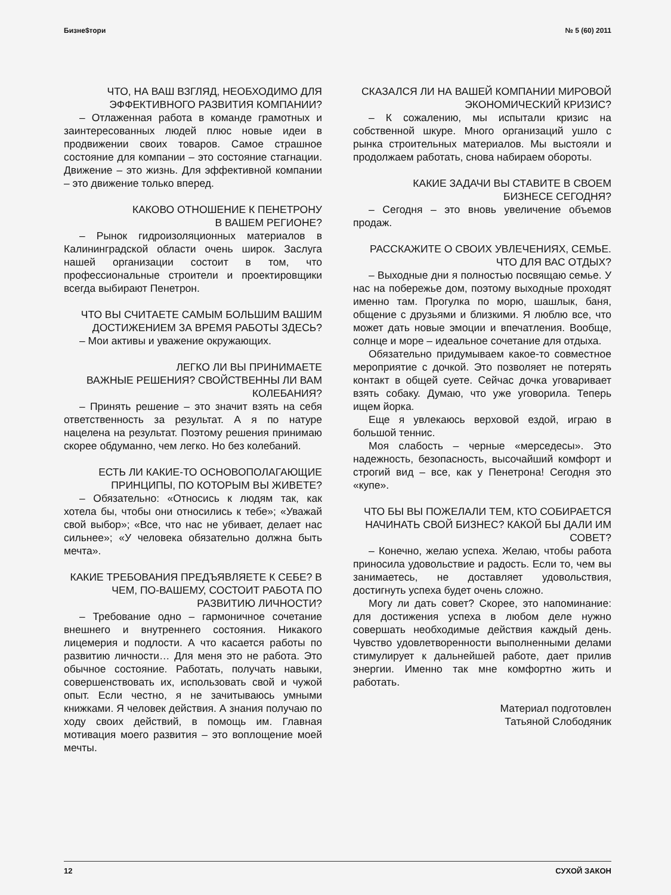Бизне$тори № 5 (60) 2011
ЧТО, НА ВАШ ВЗГЛЯД, НЕОБХОДИМО ДЛЯ ЭФФЕКТИВНОГО РАЗВИТИЯ КОМПАНИИ?
– Отлаженная работа в команде грамотных и заинтересованных людей плюс новые идеи в продвижении своих товаров. Самое страшное состояние для компании – это состояние стагнации. Движение – это жизнь. Для эффективной компании – это движение только вперед.
КАКОВО ОТНОШЕНИЕ К ПЕНЕТРОНУ
В ВАШЕМ РЕГИОНЕ?
– Рынок гидроизоляционных материалов в Калининградской области очень широк. Заслуга нашей организации состоит в том, что профессиональные строители и проектировщики всегда выбирают Пенетрон.
ЧТО ВЫ СЧИТАЕТЕ САМЫМ БОЛЬШИМ ВАШИМ ДОСТИЖЕНИЕМ ЗА ВРЕМЯ РАБОТЫ ЗДЕСЬ?
– Мои активы и уважение окружающих.
ЛЕГКО ЛИ ВЫ ПРИНИМАЕТЕ
ВАЖНЫЕ РЕШЕНИЯ? СВОЙСТВЕННЫ ЛИ ВАМ КОЛЕБАНИЯ?
– Принять решение – это значит взять на себя ответственность за результат. А я по натуре нацелена на результат. Поэтому решения принимаю скорее обдуманно, чем легко. Но без колебаний.
ЕСТЬ ЛИ КАКИЕ-ТО ОСНОВОПОЛАГАЮЩИЕ ПРИНЦИПЫ, ПО КОТОРЫМ ВЫ ЖИВЕТЕ?
– Обязательно: «Относись к людям так, как хотела бы, чтобы они относились к тебе»; «Уважай свой выбор»; «Все, что нас не убивает, делает нас сильнее»; «У человека обязательно должна быть мечта».
КАКИЕ ТРЕБОВАНИЯ ПРЕДЪЯВЛЯЕТЕ К СЕБЕ? В ЧЕМ, ПО-ВАШЕМУ, СОСТОИТ РАБОТА ПО РАЗВИТИЮ ЛИЧНОСТИ?
– Требование одно – гармоничное сочетание внешнего и внутреннего состояния. Никакого лицемерия и подлости. А что касается работы по развитию личности… Для меня это не работа. Это обычное состояние. Работать, получать навыки, совершенствовать их, использовать свой и чужой опыт. Если честно, я не зачитываюсь умными книжками. Я человек действия. А знания получаю по ходу своих действий, в помощь им. Главная мотивация моего развития – это воплощение моей мечты.
СКАЗАЛСЯ ЛИ НА ВАШЕЙ КОМПАНИИ МИРОВОЙ ЭКОНОМИЧЕСКИЙ КРИЗИС?
– К сожалению, мы испытали кризис на собственной шкуре. Много организаций ушло с рынка строительных материалов. Мы выстояли и продолжаем работать, снова набираем обороты.
КАКИЕ ЗАДАЧИ ВЫ СТАВИТЕ В СВОЕМ
БИЗНЕСЕ СЕГОДНЯ?
– Сегодня – это вновь увеличение объемов продаж.
РАССКАЖИТЕ О СВОИХ УВЛЕЧЕНИЯХ, СЕМЬЕ. ЧТО ДЛЯ ВАС ОТДЫХ?
– Выходные дни я полностью посвящаю семье. У нас на побережье дом, поэтому выходные проходят именно там. Прогулка по морю, шашлык, баня, общение с друзьями и близкими. Я люблю все, что может дать новые эмоции и впечатления. Вообще, солнце и море – идеальное сочетание для отдыха.
Обязательно придумываем какое-то совместное мероприятие с дочкой. Это позволяет не потерять контакт в общей суете. Сейчас дочка уговаривает взять собаку. Думаю, что уже уговорила. Теперь ищем йорка.
Еще я увлекаюсь верховой ездой, играю в большой теннис.
Моя слабость – черные «мерседесы». Это надежность, безопасность, высочайший комфорт и строгий вид – все, как у Пенетрона! Сегодня это «купе».
ЧТО БЫ ВЫ ПОЖЕЛАЛИ ТЕМ, КТО СОБИРАЕТСЯ НАЧИНАТЬ СВОЙ БИЗНЕС? КАКОЙ БЫ ДАЛИ ИМ СОВЕТ?
– Конечно, желаю успеха. Желаю, чтобы работа приносила удовольствие и радость. Если то, чем вы занимаетесь, не доставляет удовольствия, достигнуть успеха будет очень сложно.
Могу ли дать совет? Скорее, это напоминание: для достижения успеха в любом деле нужно совершать необходимые действия каждый день. Чувство удовлетворенности выполненными делами стимулирует к дальнейшей работе, дает прилив энергии. Именно так мне комфортно жить и работать.
Материал подготовлен
Татьяной Слободяник
12 СУХОЙ ЗАКОН